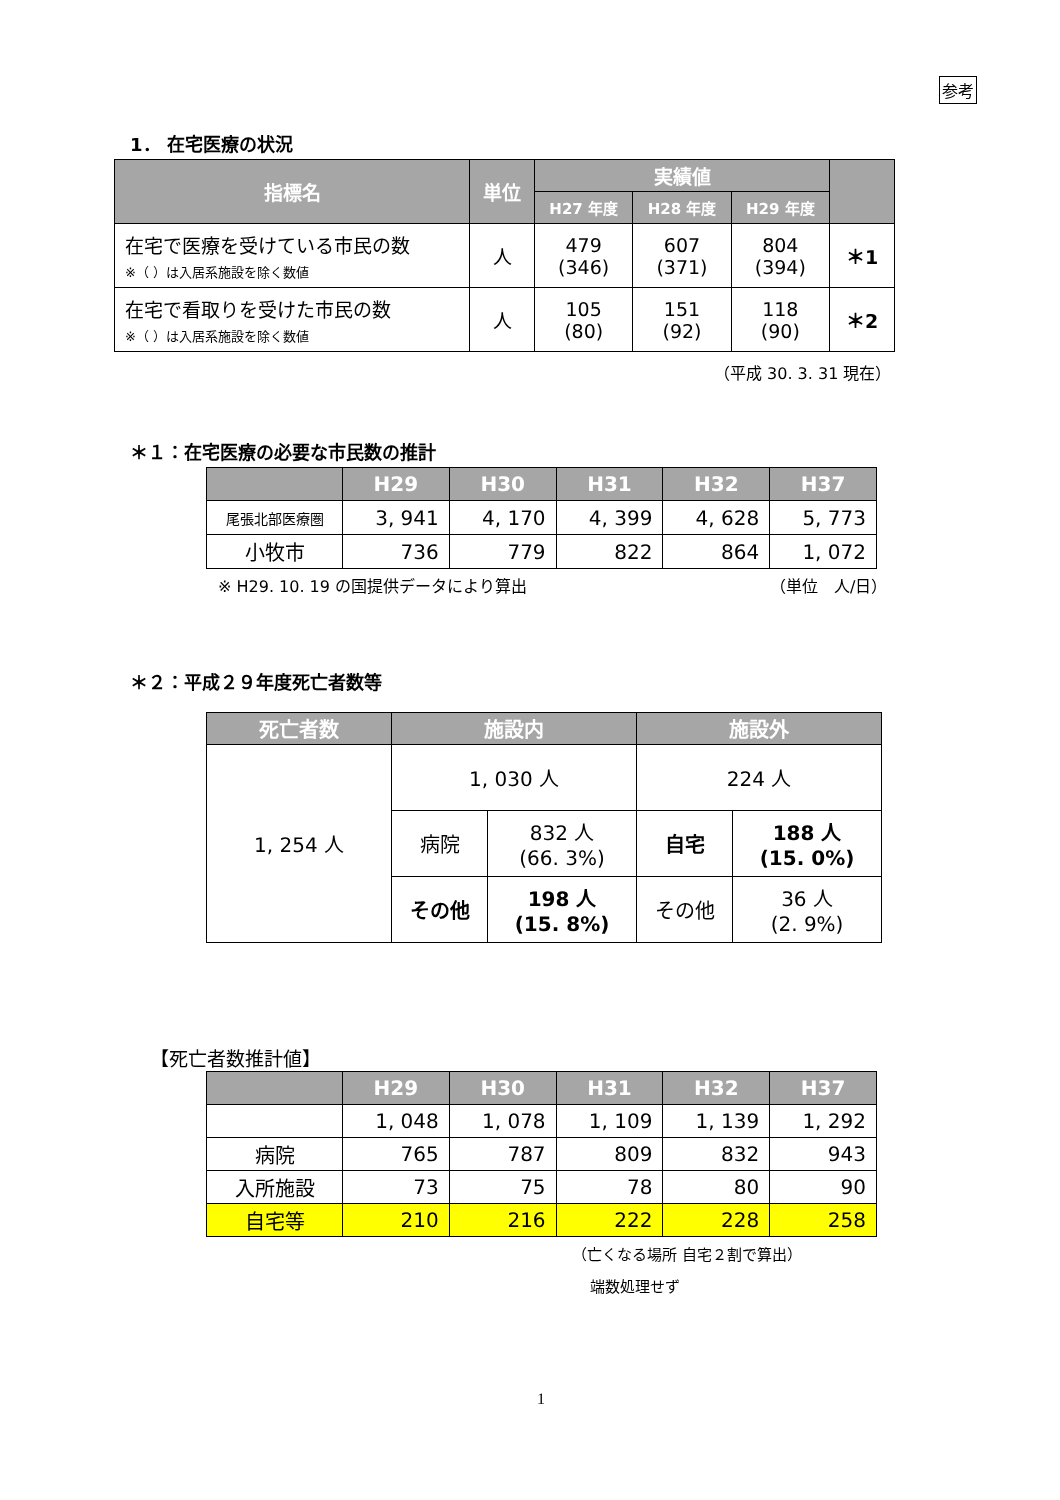参考
1． 在宅医療の状況
| 指標名 | 単位 | 実績値 | | | |
| --- | --- | --- | --- | --- | --- |
| | | H27 年度 | H28 年度 | H29 年度 | |
| 在宅で医療を受けている市民の数 ※（ ）は入居系施設を除く数値 | 人 | 479 (346) | 607 (371) | 804 (394) | ＊1 |
| 在宅で看取りを受けた市民の数 ※（ ）は入居系施設を除く数値 | 人 | 105 (80) | 151 (92) | 118 (90) | ＊2 |
（平成 30. 3. 31 現在）
＊１：在宅医療の必要な市民数の推計
| | H29 | H30 | H31 | H32 | H37 |
| --- | --- | --- | --- | --- | --- |
| 尾張北部医療圏 | 3, 941 | 4, 170 | 4, 399 | 4, 628 | 5, 773 |
| 小牧市 | 736 | 779 | 822 | 864 | 1, 072 |
※ H29. 10. 19 の国提供データにより算出
（単位　人/日）
＊２：平成２９年度死亡者数等
| 死亡者数 | 施設内 | | 施設外 | |
| --- | --- | --- | --- | --- |
| 1, 254 人 | 1, 030 人 | | 224 人 | |
| | 病院 | 832 人 (66. 3%) | 自宅 | 188 人 (15. 0%) |
| | その他 | 198 人 (15. 8%) | その他 | 36 人 (2. 9%) |
【死亡者数推計値】
| | H29 | H30 | H31 | H32 | H37 |
| --- | --- | --- | --- | --- | --- |
| | 1, 048 | 1, 078 | 1, 109 | 1, 139 | 1, 292 |
| 病院 | 765 | 787 | 809 | 832 | 943 |
| 入所施設 | 73 | 75 | 78 | 80 | 90 |
| 自宅等 | 210 | 216 | 222 | 228 | 258 |
（亡くなる場所 自宅２割で算出）
端数処理せず
1